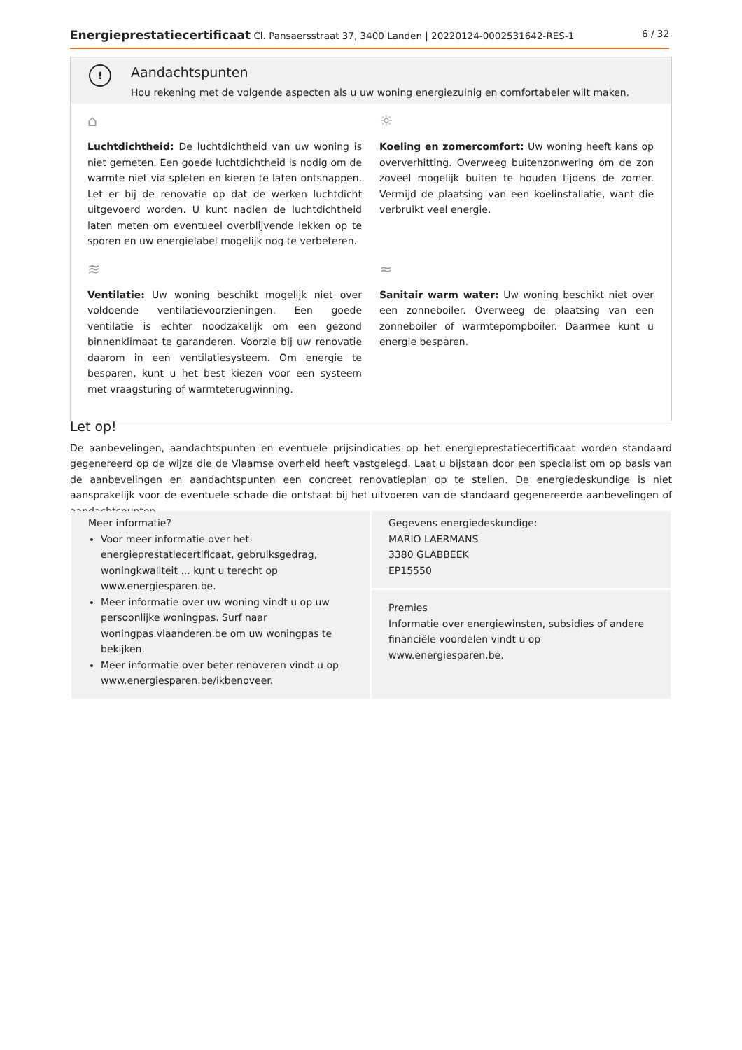Energieprestatiecertificaat Cl. Pansaersstraat 37, 3400 Landen | 20220124-0002531642-RES-1 6 / 32
!
Aandachtspunten
Hou rekening met de volgende aspecten als u uw woning energiezuinig en comfortabeler wilt maken.
⌂
Luchtdichtheid: De luchtdichtheid van uw woning is niet gemeten. Een goede luchtdichtheid is nodig om de warmte niet via spleten en kieren te laten ontsnappen. Let er bij de renovatie op dat de werken luchtdicht uitgevoerd worden. U kunt nadien de luchtdichtheid laten meten om eventueel overblijvende lekken op te sporen en uw energielabel mogelijk nog te verbeteren.
☼
Koeling en zomercomfort: Uw woning heeft kans op oververhitting. Overweeg buitenzonwering om de zon zoveel mogelijk buiten te houden tijdens de zomer. Vermijd de plaatsing van een koelinstallatie, want die verbruikt veel energie.
≋
Ventilatie: Uw woning beschikt mogelijk niet over voldoende ventilatievoorzieningen. Een goede ventilatie is echter noodzakelijk om een gezond binnenklimaat te garanderen. Voorzie bij uw renovatie daarom in een ventilatiesysteem. Om energie te besparen, kunt u het best kiezen voor een systeem met vraagsturing of warmteterugwinning.
≈
Sanitair warm water: Uw woning beschikt niet over een zonneboiler. Overweeg de plaatsing van een zonneboiler of warmtepompboiler. Daarmee kunt u energie besparen.
Let op!
De aanbevelingen, aandachtspunten en eventuele prijsindicaties op het energieprestatiecertificaat worden standaard gegenereerd op de wijze die de Vlaamse overheid heeft vastgelegd. Laat u bijstaan door een specialist om op basis van de aanbevelingen en aandachtspunten een concreet renovatieplan op te stellen. De energiedeskundige is niet aansprakelijk voor de eventuele schade die ontstaat bij het uitvoeren van de standaard gegenereerde aanbevelingen of aandachtspunten.
Meer informatie?
Voor meer informatie over het energieprestatiecertificaat, gebruiksgedrag, woningkwaliteit ... kunt u terecht op www.energiesparen.be.
Meer informatie over uw woning vindt u op uw persoonlijke woningpas. Surf naar woningpas.vlaanderen.be om uw woningpas te bekijken.
Meer informatie over beter renoveren vindt u op www.energiesparen.be/ikbenoveer.
Gegevens energiedeskundige:
MARIO LAERMANS
3380 GLABBEEK
EP15550
Premies
Informatie over energiewinsten, subsidies of andere financiële voordelen vindt u op www.energiesparen.be.